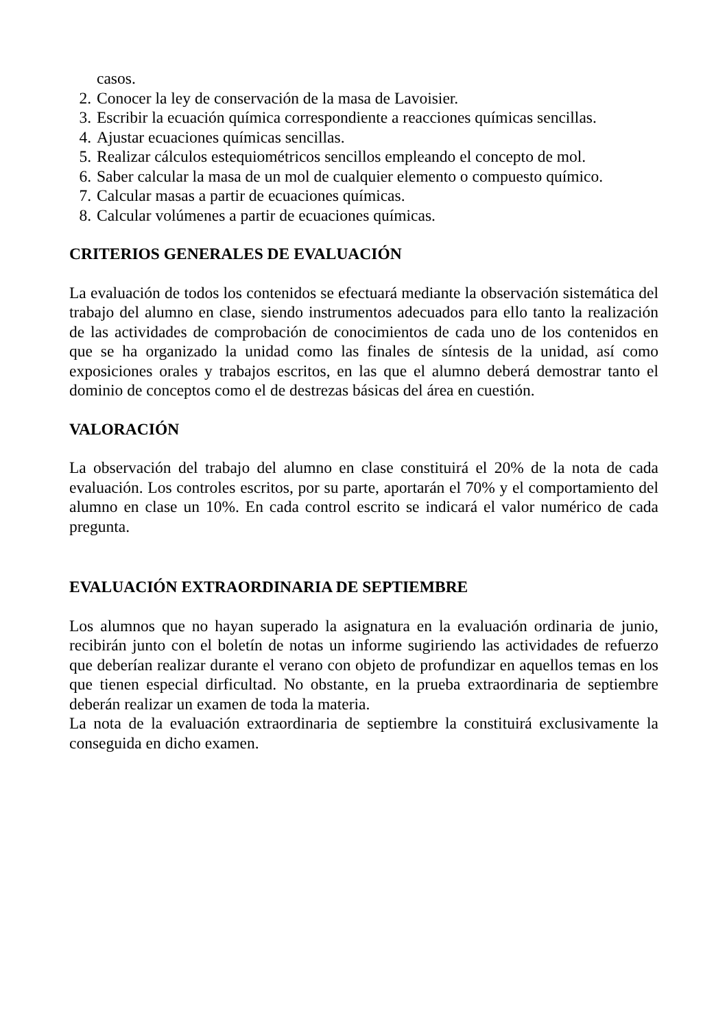casos.
2. Conocer la ley de conservación de la masa de Lavoisier.
3. Escribir la ecuación química correspondiente a reacciones químicas sencillas.
4. Ajustar ecuaciones químicas sencillas.
5. Realizar cálculos estequiométricos sencillos empleando el concepto de mol.
6. Saber calcular la masa de un mol de cualquier elemento o compuesto químico.
7. Calcular masas a partir de ecuaciones químicas.
8. Calcular volúmenes a partir de ecuaciones químicas.
CRITERIOS GENERALES DE EVALUACIÓN
La evaluación de todos los contenidos se efectuará mediante la observación sistemática del trabajo del alumno en clase, siendo instrumentos adecuados para ello tanto la realización de las actividades de comprobación de conocimientos de cada uno de los contenidos en que se ha organizado la unidad como las finales de síntesis de la unidad, así como exposiciones orales y trabajos escritos, en las que el alumno deberá demostrar tanto el dominio de conceptos como el de destrezas básicas del área en cuestión.
VALORACIÓN
La observación del trabajo del alumno en clase constituirá el 20% de la nota de cada evaluación. Los controles escritos, por su parte, aportarán el 70% y el comportamiento del alumno en clase un 10%. En cada control escrito se indicará el valor numérico de cada pregunta.
EVALUACIÓN EXTRAORDINARIA DE SEPTIEMBRE
Los alumnos que no hayan superado la asignatura en la evaluación ordinaria de junio, recibirán junto con el boletín de notas un informe sugiriendo las actividades de refuerzo que deberían realizar durante el verano con objeto de profundizar en aquellos temas en los que tienen especial dirficultad. No obstante, en la prueba extraordinaria de septiembre deberán realizar un examen de toda la materia.
La nota de la evaluación extraordinaria de septiembre la constituirá exclusivamente la conseguida en dicho examen.